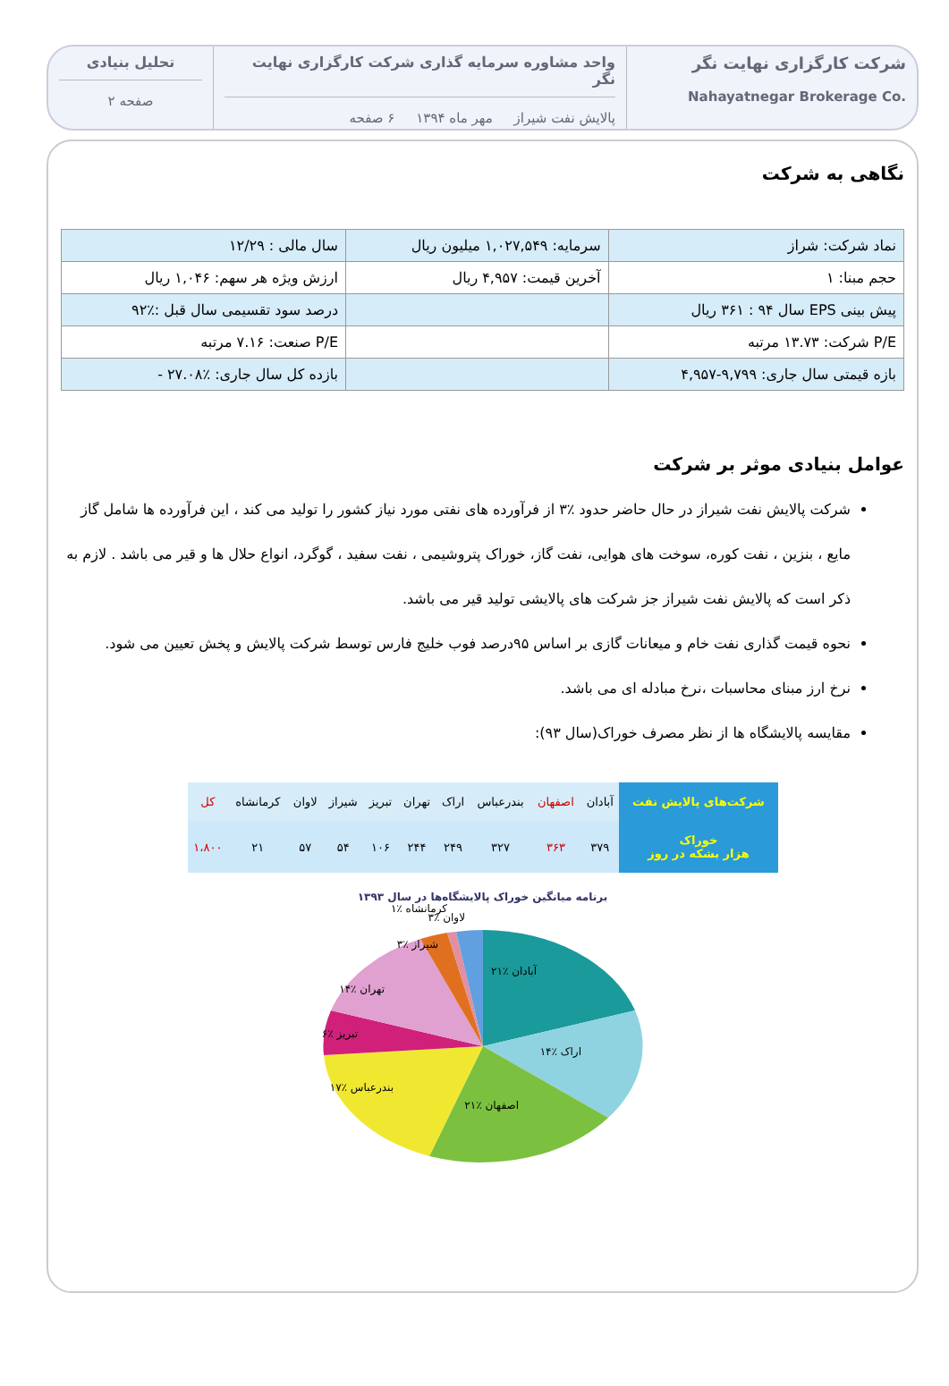شرکت کارگزاری نهایت نگر
Nahayatnegar Brokerage Co.
واحد مشاوره سرمایه گذاری شرکت کارگزاری نهایت نگر
پالایش نفت شیراز مهر ماه ۱۳۹۴ ۶ صفحه
تحلیل بنیادی
صفحه ۲
نگاهی به شرکت
| نماد شرکت: شراز | سرمایه: ۱,۰۲۷,۵۴۹ میلیون ریال | سال مالی : ۱۲/۲۹ |
| حجم مبنا: ۱ | آخرین قیمت: ۴,۹۵۷ ریال | ارزش ویژه هر سهم: ۱,۰۴۶ ریال |
| پیش بینی EPS سال ۹۴ : ۳۶۱ ریال | | درصد سود تقسیمی سال قبل :٪۹۲ |
| P/E شرکت: ۱۳.۷۳ مرتبه | | P/E صنعت: ۷.۱۶ مرتبه |
| بازه قیمتی سال جاری: ۹,۷۹۹-۴,۹۵۷ | | بازده کل سال جاری: ٪۲۷.۰۸ - |
عوامل بنیادی موثر بر شرکت
شرکت پالایش نفت شیراز در حال حاضر حدود ٪۳ از فرآورده های نفتی مورد نیاز کشور را تولید می کند ، این فرآورده ها شامل گاز مایع ، بنزین ، نفت کوره، سوخت های هوایی، نفت گاز، خوراک پتروشیمی ، نفت سفید ، گوگرد، انواع حلال ها و قیر می باشد . لازم به ذکر است که پالایش نفت شیراز جز شرکت های پالایشی تولید قیر می باشد.
نحوه قیمت گذاری نفت خام و میعانات گازی بر اساس ۹۵درصد فوب خلیج فارس توسط شرکت پالایش و پخش تعیین می شود.
نرخ ارز مبنای محاسبات ،نرخ مبادله ای می باشد.
مقایسه پالایشگاه ها از نظر مصرف خوراک(سال ۹۳):
| شرکت‌های پالایش نفت | آبادان | اصفهان | بندرعباس | اراک | تهران | تبریز | شیراز | لاوان | کرمانشاه | کل |
| خوراک هزار بشکه در روز | ۳۷۹ | ۳۶۳ | ۳۲۷ | ۲۴۹ | ۲۴۴ | ۱۰۶ | ۵۴ | ۵۷ | ۲۱ | ۱،۸۰۰ |
برنامه میانگین خوراک پالایشگاه‌ها در سال ۱۳۹۳
آبادان ٪۲۱
اراک ٪۱۴
اصفهان ٪۲۱
بندرعباس ٪۱۷
تبریز ٪۶
تهران ٪۱۴
شیراز ٪۳
لاوان ٪۳
کرمانشاه ٪۱